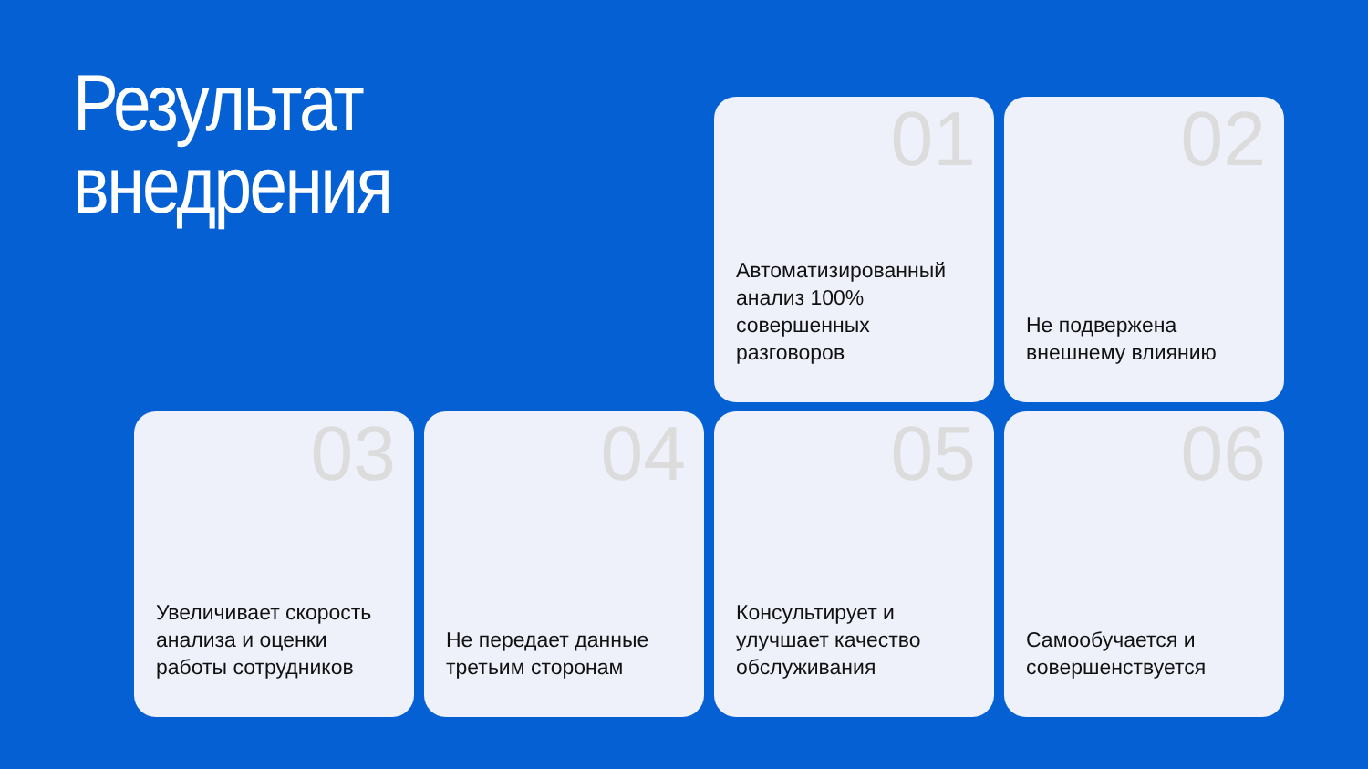Результат
внедрения
01
Автоматизированный анализ 100% совершенных разговоров
02
Не подвержена внешнему влиянию
03
Увеличивает скорость анализа и оценки работы сотрудников
04
Не передает данные третьим сторонам
05
Консультирует и улучшает качество обслуживания
06
Самообучается и совершенствуется